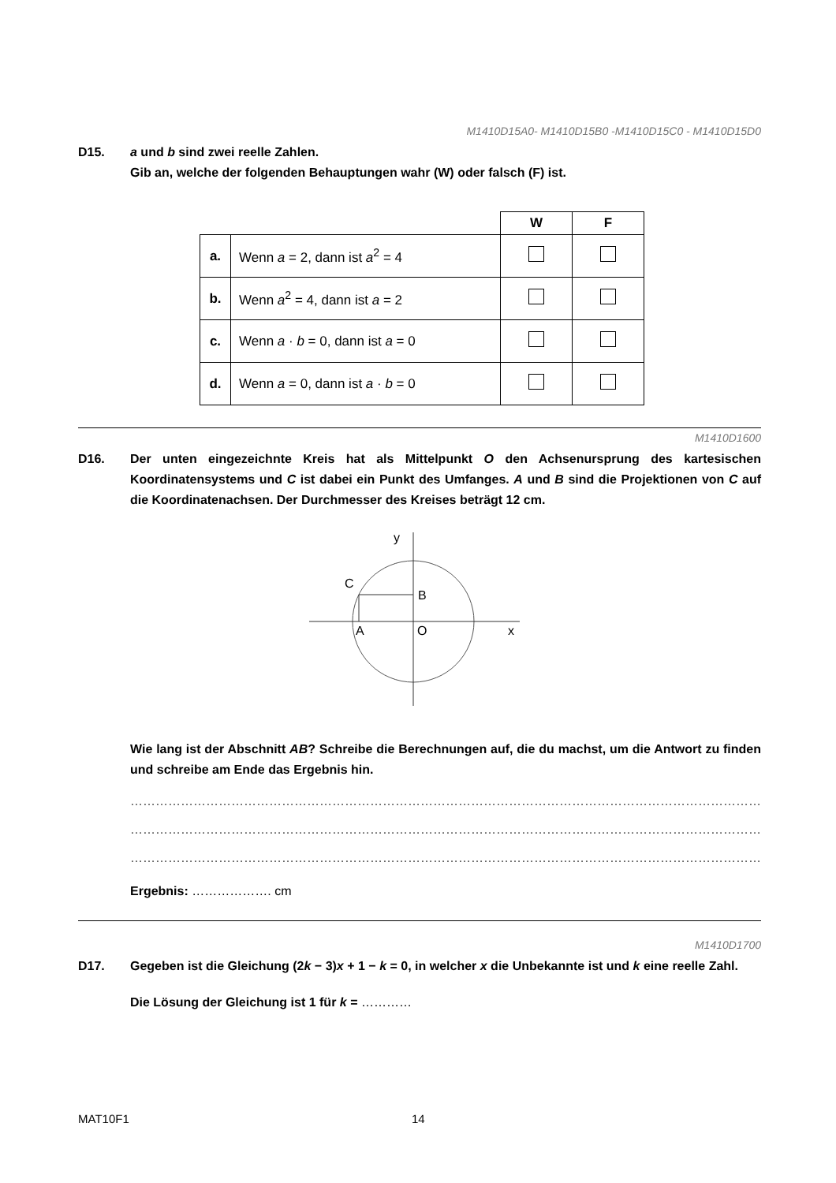M1410D15A0- M1410D15B0 -M1410D15C0 - M1410D15D0
D15. a und b sind zwei reelle Zahlen.
Gib an, welche der folgenden Behauptungen wahr (W) oder falsch (F) ist.
| | | W | F |
| --- | --- | --- | --- |
| a. | Wenn a = 2, dann ist a<sup>2</sup> = 4 | | |
| b. | Wenn a<sup>2</sup> = 4, dann ist a = 2 | | |
| c. | Wenn a · b = 0, dann ist a = 0 | | |
| d. | Wenn a = 0, dann ist a · b = 0 | | |
M1410D1600
D16. Der unten eingezeichnte Kreis hat als Mittelpunkt O den Achsenursprung des kartesischen Koordinatensystems und C ist dabei ein Punkt des Umfanges. A und B sind die Projektionen von C auf die Koordinatenachsen. Der Durchmesser des Kreises beträgt 12 cm.
y
x
C
B
A
O
Wie lang ist der Abschnitt AB? Schreibe die Berechnungen auf, die du machst, um die Antwort zu finden und schreibe am Ende das Ergebnis hin.
……………………………………………………………………………………………………………………………………
……………………………………………………………………………………………………………………………………
……………………………………………………………………………………………………………………………………
Ergebnis: ………………. cm
M1410D1700
D17. Gegeben ist die Gleichung (2k − 3)x + 1 − k = 0, in welcher x die Unbekannte ist und k eine reelle Zahl.
Die Lösung der Gleichung ist 1 für k = …………
MAT10F1 14